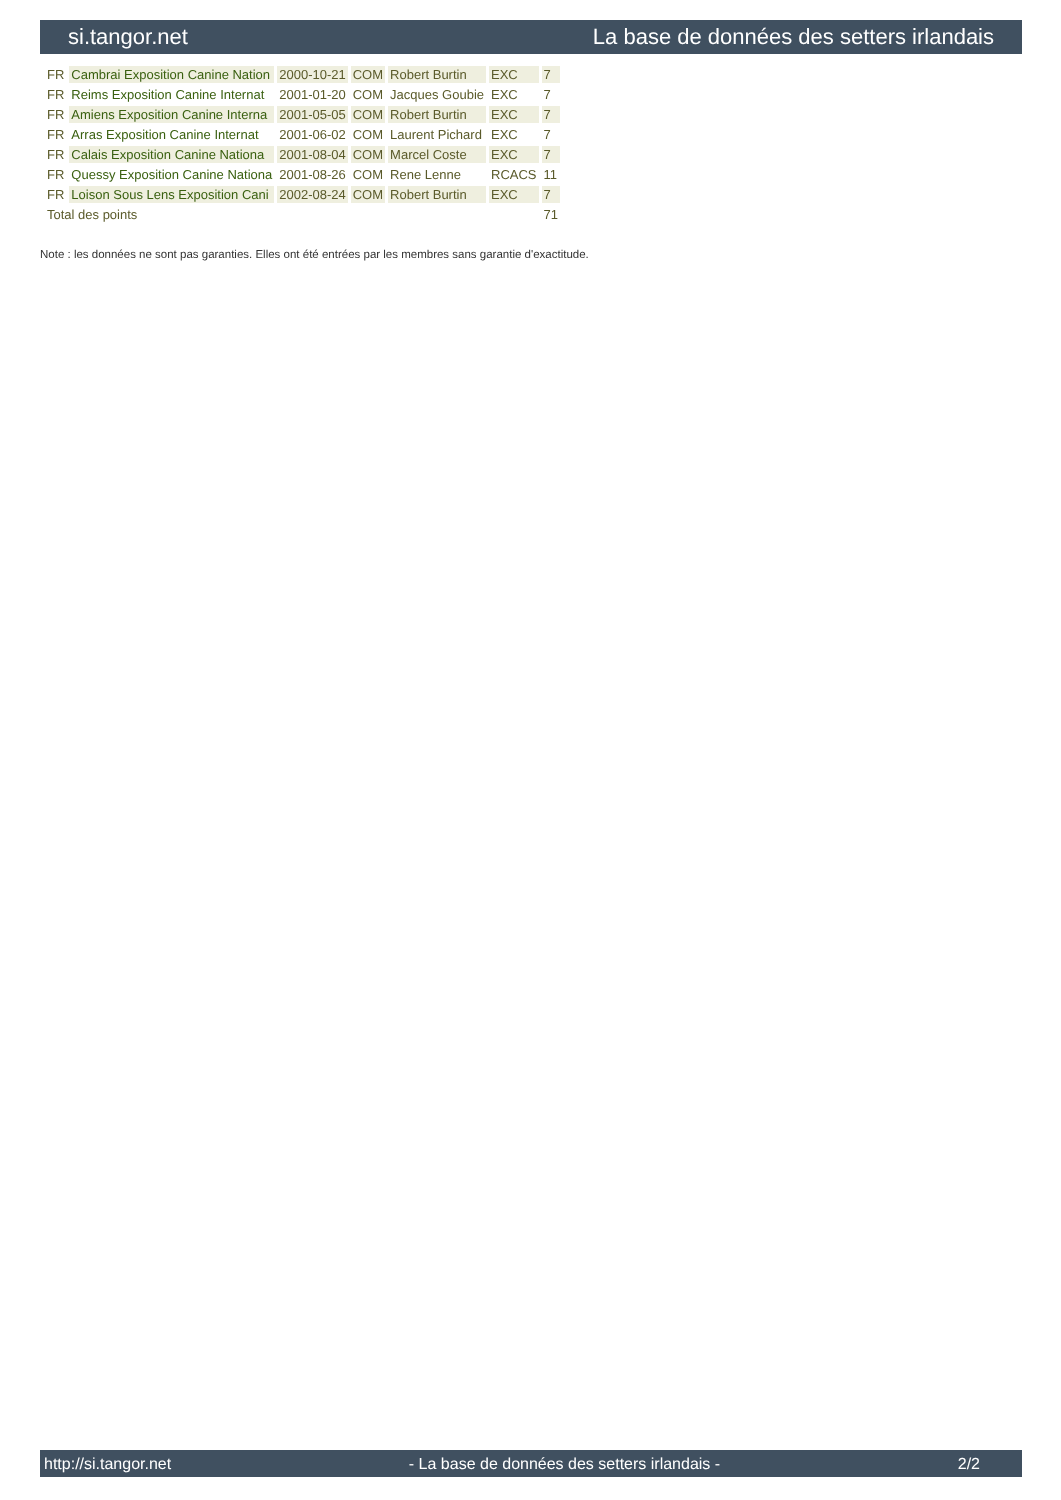si.tangor.net La base de données des setters irlandais
| FR | Cambrai Exposition Canine Nation | 2000-10-21 | COM | Robert Burtin | EXC | 7 |
| FR | Reims Exposition Canine Internat | 2001-01-20 | COM | Jacques Goubie | EXC | 7 |
| FR | Amiens Exposition Canine Interna | 2001-05-05 | COM | Robert Burtin | EXC | 7 |
| FR | Arras Exposition Canine Internat | 2001-06-02 | COM | Laurent Pichard | EXC | 7 |
| FR | Calais Exposition Canine Nationa | 2001-08-04 | COM | Marcel Coste | EXC | 7 |
| FR | Quessy Exposition Canine Nationa | 2001-08-26 | COM | Rene Lenne | RCACS | 11 |
| FR | Loison Sous Lens Exposition Cani | 2002-08-24 | COM | Robert Burtin | EXC | 7 |
| Total des points | | | | | | 71 |
Note : les données ne sont pas garanties. Elles ont été entrées par les membres sans garantie d'exactitude.
http://si.tangor.net - La base de données des setters irlandais - 2/2